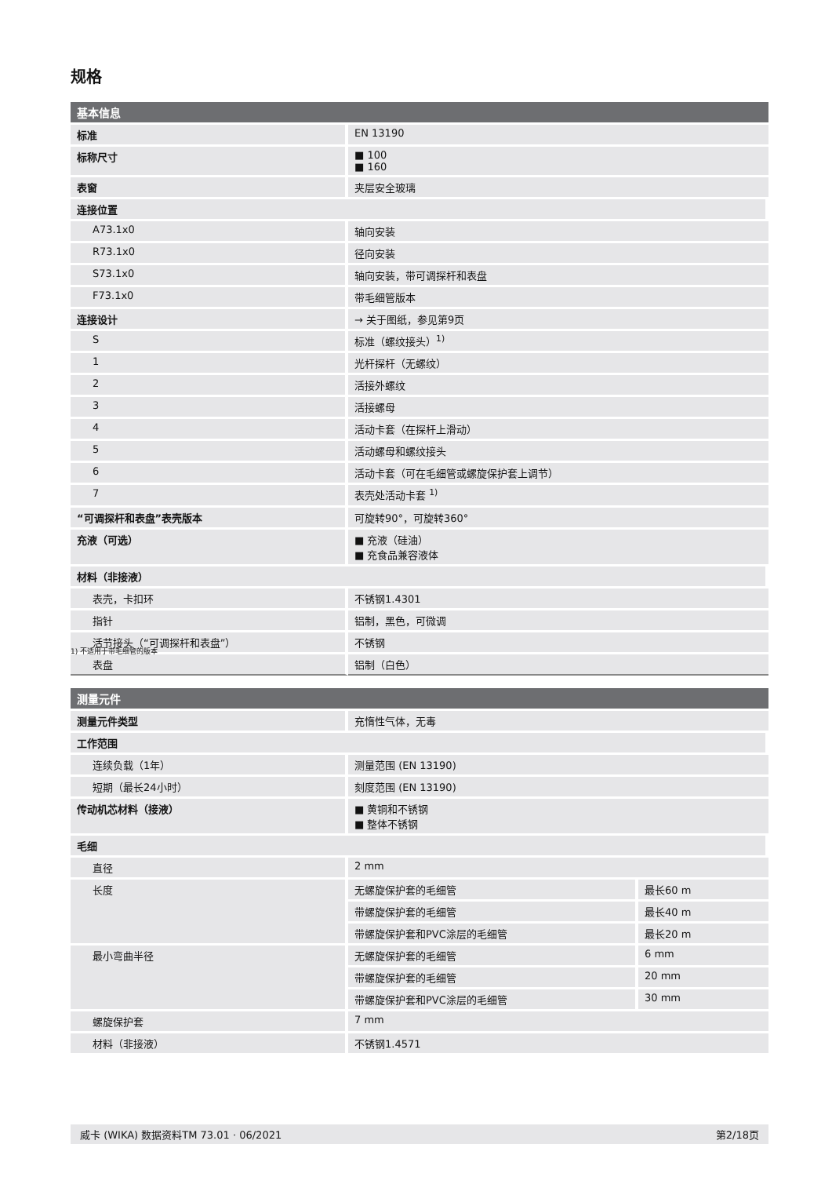规格
| 基本信息 | |
| --- | --- |
| 标准 | EN 13190 |
| 标称尺寸 | ■ 100 ■ 160 |
| 表窗 | 夹层安全玻璃 |
| 连接位置 | |
| A73.1x0 | 轴向安装 |
| R73.1x0 | 径向安装 |
| S73.1x0 | 轴向安装，带可调探杆和表盘 |
| F73.1x0 | 带毛细管版本 |
| 连接设计 | → 关于图纸，参见第9页 |
| S | 标准（螺纹接头）<sup>1)</sup> |
| 1 | 光杆探杆（无螺纹） |
| 2 | 活接外螺纹 |
| 3 | 活接螺母 |
| 4 | 活动卡套（在探杆上滑动） |
| 5 | 活动螺母和螺纹接头 |
| 6 | 活动卡套（可在毛细管或螺旋保护套上调节） |
| 7 | 表壳处活动卡套 <sup>1)</sup> |
| “可调探杆和表盘”表壳版本 | 可旋转90°，可旋转360° |
| 充液（可选） | ■ 充液（硅油） ■ 充食品兼容液体 |
| 材料（非接液） | |
| 表壳，卡扣环 | 不锈钢1.4301 |
| 指针 | 铝制，黑色，可微调 |
| 活节接头（“可调探杆和表盘”） | 不锈钢 |
| 表盘 | 铝制（白色） |
1) 不适用于带毛细管的版本
| 测量元件 | | |
| --- | --- | --- |
| 测量元件类型 | 充惰性气体，无毒 | |
| 工作范围 | | |
| 连续负载（1年） | 测量范围 (EN 13190) | |
| 短期（最长24小时） | 刻度范围 (EN 13190) | |
| 传动机芯材料（接液） | ■ 黄铜和不锈钢 ■ 整体不锈钢 | |
| 毛细 | | |
| 直径 | 2 mm | |
| 长度 | 无螺旋保护套的毛细管 | 最长60 m |
| | 带螺旋保护套的毛细管 | 最长40 m |
| | 带螺旋保护套和PVC涂层的毛细管 | 最长20 m |
| 最小弯曲半径 | 无螺旋保护套的毛细管 | 6 mm |
| | 带螺旋保护套的毛细管 | 20 mm |
| | 带螺旋保护套和PVC涂层的毛细管 | 30 mm |
| 螺旋保护套 | 7 mm | |
| 材料（非接液） | 不锈钢1.4571 | |
威卡 (WIKA) 数据资料TM 73.01 · 06/2021 第2/18页